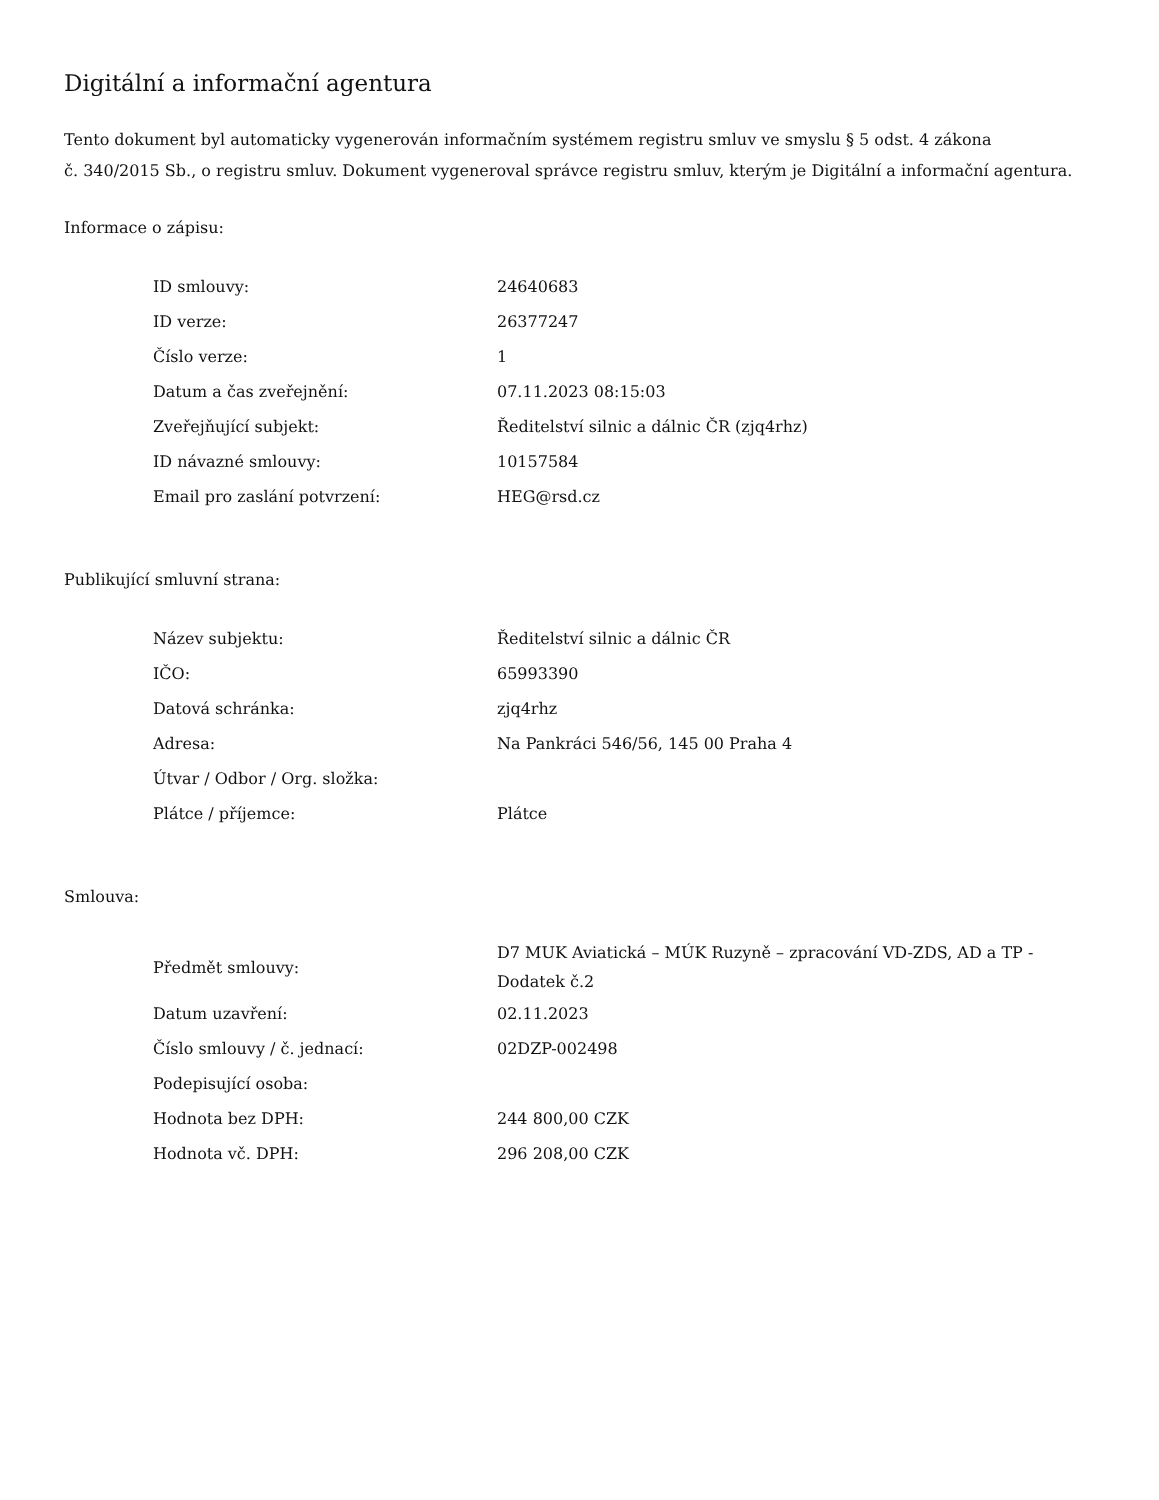Digitální a informační agentura
Tento dokument byl automaticky vygenerován informačním systémem registru smluv ve smyslu § 5 odst. 4 zákona
č. 340/2015 Sb., o registru smluv. Dokument vygeneroval správce registru smluv, kterým je Digitální a informační agentura.
Informace o zápisu:
| ID smlouvy: | 24640683 |
| ID verze: | 26377247 |
| Číslo verze: | 1 |
| Datum a čas zveřejnění: | 07.11.2023 08:15:03 |
| Zveřejňující subjekt: | Ředitelství silnic a dálnic ČR (zjq4rhz) |
| ID návazné smlouvy: | 10157584 |
| Email pro zaslání potvrzení: | HEG@rsd.cz |
Publikující smluvní strana:
| Název subjektu: | Ředitelství silnic a dálnic ČR |
| IČO: | 65993390 |
| Datová schránka: | zjq4rhz |
| Adresa: | Na Pankráci 546/56, 145 00 Praha 4 |
| Útvar / Odbor / Org. složka: | |
| Plátce / příjemce: | Plátce |
Smlouva:
| Předmět smlouvy: | D7 MUK Aviatická – MÚK Ruzyně – zpracování VD-ZDS, AD a TP - Dodatek č.2 |
| Datum uzavření: | 02.11.2023 |
| Číslo smlouvy / č. jednací: | 02DZP-002498 |
| Podepisující osoba: | |
| Hodnota bez DPH: | 244 800,00 CZK |
| Hodnota vč. DPH: | 296 208,00 CZK |